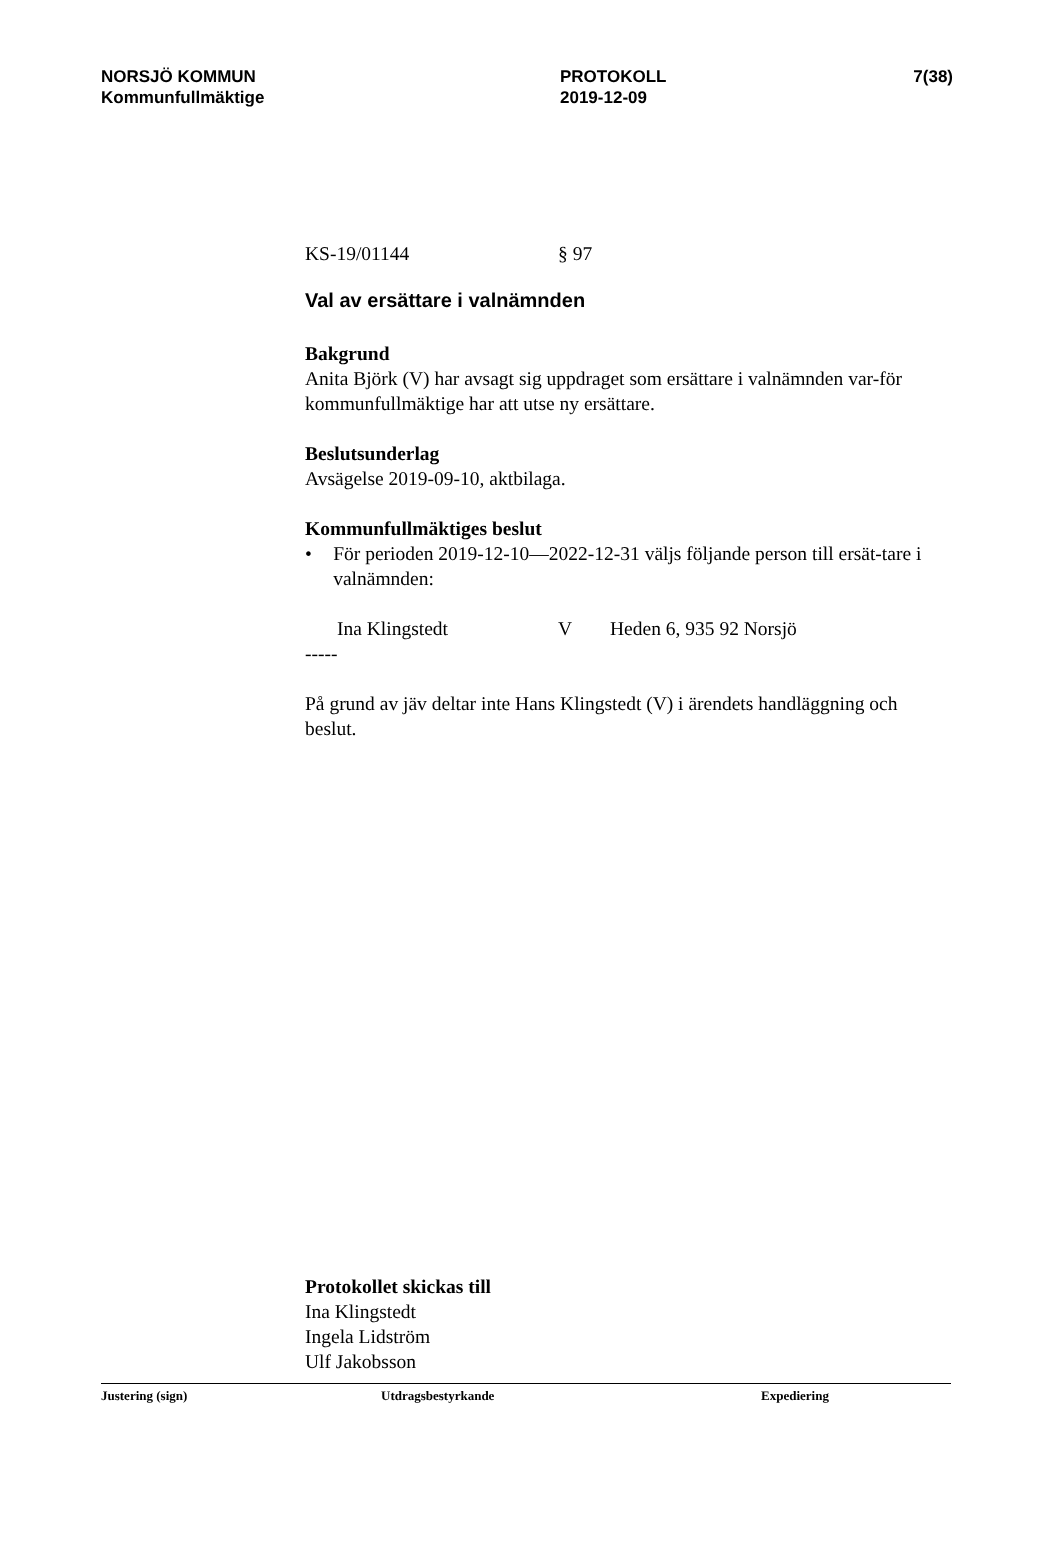NORSJÖ KOMMUN
Kommunfullmäktige
PROTOKOLL
2019-12-09
7(38)
KS-19/01144 § 97
Val av ersättare i valnämnden
Bakgrund
Anita Björk (V) har avsagt sig uppdraget som ersättare i valnämnden var-för kommunfullmäktige har att utse ny ersättare.
Beslutsunderlag
Avsägelse 2019-09-10, aktbilaga.
Kommunfullmäktiges beslut
• För perioden 2019-12-10—2022-12-31 väljs följande person till ersät-tare i valnämnden:
Ina Klingstedt V Heden 6, 935 92 Norsjö
-----
På grund av jäv deltar inte Hans Klingstedt (V) i ärendets handläggning och beslut.
Protokollet skickas till
Ina Klingstedt
Ingela Lidström
Ulf Jakobsson
Justering (sign) Utdragsbestyrkande Expediering